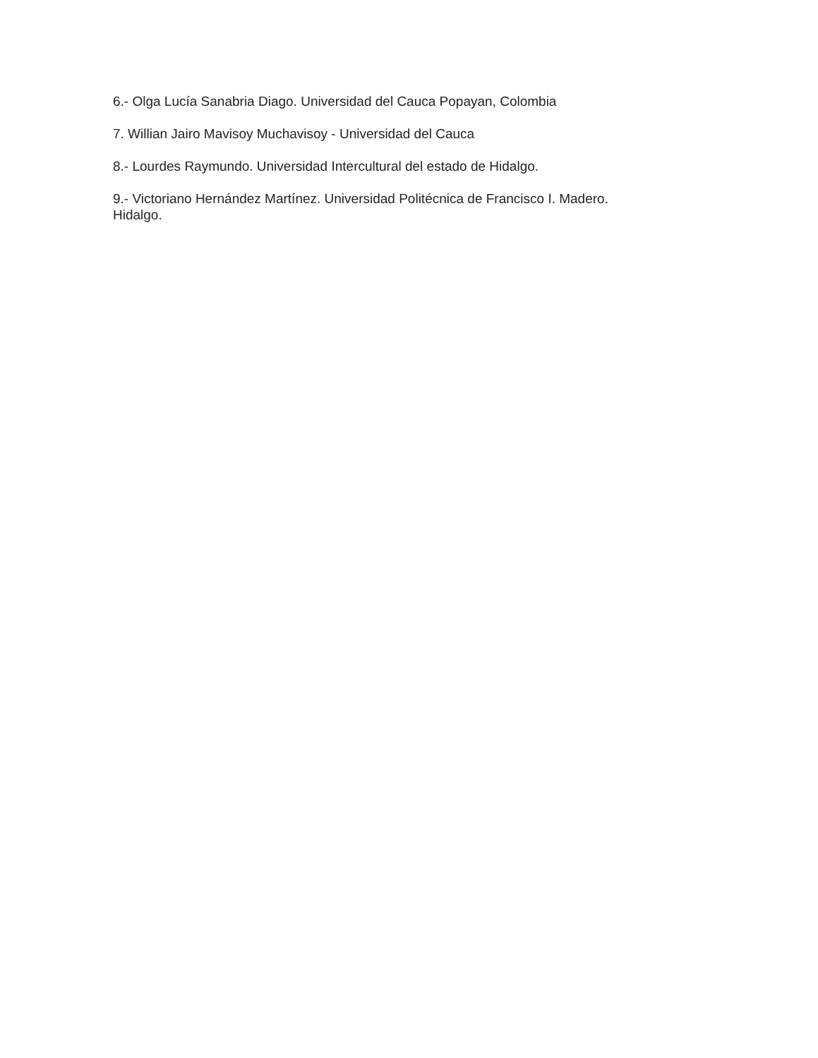6.- Olga Lucía Sanabria Diago. Universidad del Cauca Popayan, Colombia
7. Willian Jairo Mavisoy Muchavisoy - Universidad del Cauca
8.- Lourdes Raymundo. Universidad Intercultural del estado de Hidalgo.
9.- Victoriano Hernández Martínez. Universidad Politécnica de Francisco I. Madero.
Hidalgo.